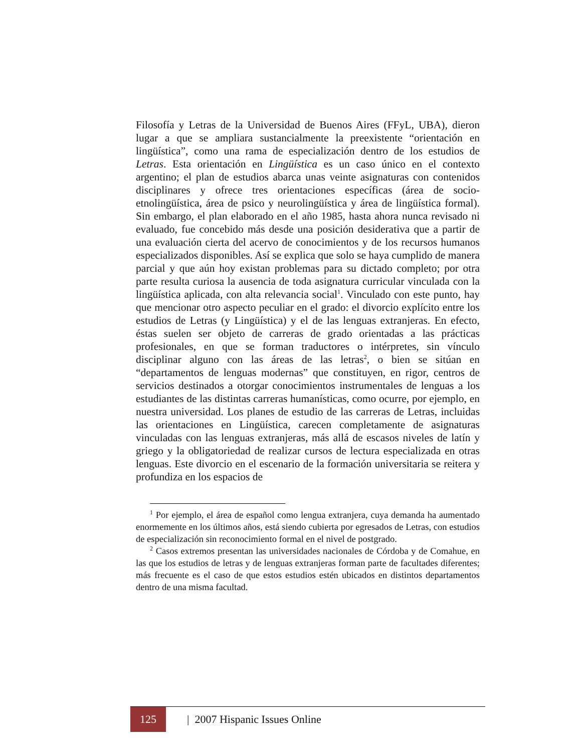Filosofía y Letras de la Universidad de Buenos Aires (FFyL, UBA), dieron lugar a que se ampliara sustancialmente la preexistente “orientación en lingüística”, como una rama de especialización dentro de los estudios de Letras. Esta orientación en Lingüística es un caso único en el contexto argentino; el plan de estudios abarca unas veinte asignaturas con contenidos disciplinares y ofrece tres orientaciones específicas (área de socio-etnolingüística, área de psico y neurolingüística y área de lingüística formal). Sin embargo, el plan elaborado en el año 1985, hasta ahora nunca revisado ni evaluado, fue concebido más desde una posición desiderativa que a partir de una evaluación cierta del acervo de conocimientos y de los recursos humanos especializados disponibles. Así se explica que solo se haya cumplido de manera parcial y que aún hoy existan problemas para su dictado completo; por otra parte resulta curiosa la ausencia de toda asignatura curricular vinculada con la lingüística aplicada, con alta relevancia social<sup>1</sup>. Vinculado con este punto, hay que mencionar otro aspecto peculiar en el grado: el divorcio explícito entre los estudios de Letras (y Lingüística) y el de las lenguas extranjeras. En efecto, éstas suelen ser objeto de carreras de grado orientadas a las prácticas profesionales, en que se forman traductores o intérpretes, sin vínculo disciplinar alguno con las áreas de las letras<sup>2</sup>, o bien se sitúan en “departamentos de lenguas modernas” que constituyen, en rigor, centros de servicios destinados a otorgar conocimientos instrumentales de lenguas a los estudiantes de las distintas carreras humanísticas, como ocurre, por ejemplo, en nuestra universidad. Los planes de estudio de las carreras de Letras, incluidas las orientaciones en Lingüística, carecen completamente de asignaturas vinculadas con las lenguas extranjeras, más allá de escasos niveles de latín y griego y la obligatoriedad de realizar cursos de lectura especializada en otras lenguas. Este divorcio en el escenario de la formación universitaria se reitera y profundiza en los espacios de
<sup>1</sup> Por ejemplo, el área de español como lengua extranjera, cuya demanda ha aumentado enormemente en los últimos años, está siendo cubierta por egresados de Letras, con estudios de especialización sin reconocimiento formal en el nivel de postgrado.
<sup>2</sup> Casos extremos presentan las universidades nacionales de Córdoba y de Comahue, en las que los estudios de letras y de lenguas extranjeras forman parte de facultades diferentes; más frecuente es el caso de que estos estudios estén ubicados en distintos departamentos dentro de una misma facultad.
125 | 2007 Hispanic Issues Online